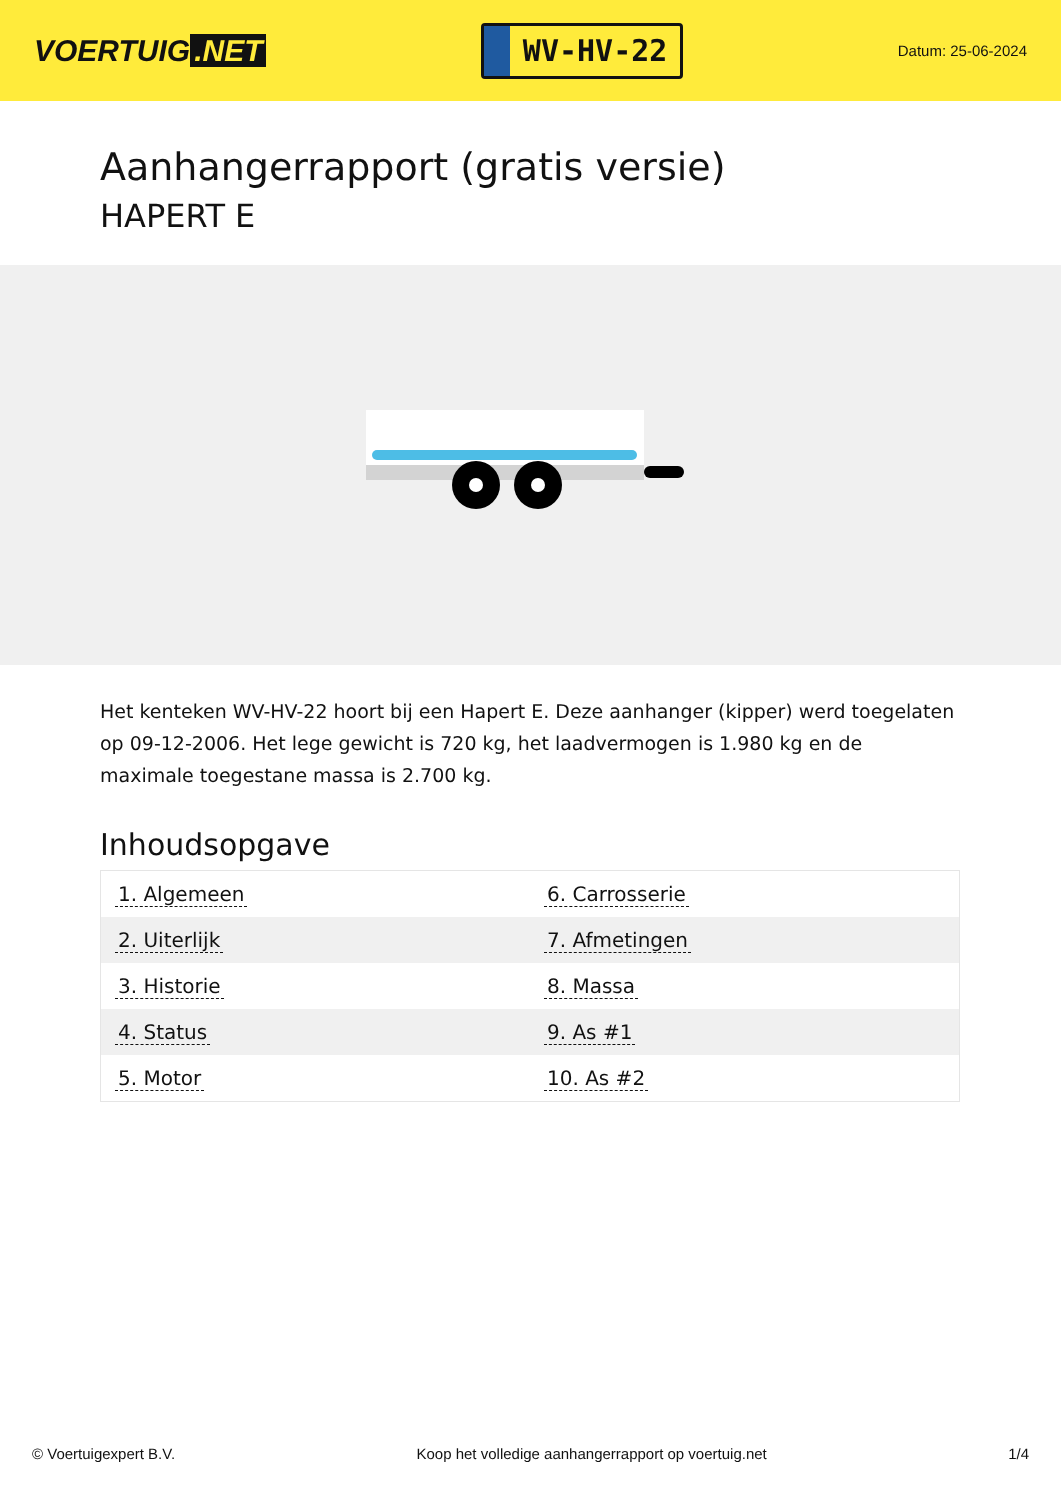VOERTUIG.NET
WV-HV-22
Datum: 25-06-2024
Aanhangerrapport (gratis versie)
HAPERT E
Het kenteken WV-HV-22 hoort bij een Hapert E. Deze aanhanger (kipper) werd toegelaten op 09-12-2006. Het lege gewicht is 720 kg, het laadvermogen is 1.980 kg en de maximale toegestane massa is 2.700 kg.
Inhoudsopgave
| 1. Algemeen | 6. Carrosserie |
| 2. Uiterlijk | 7. Afmetingen |
| 3. Historie | 8. Massa |
| 4. Status | 9. As #1 |
| 5. Motor | 10. As #2 |
© Voertuigexpert B.V. Koop het volledige aanhangerrapport op voertuig.net 1/4